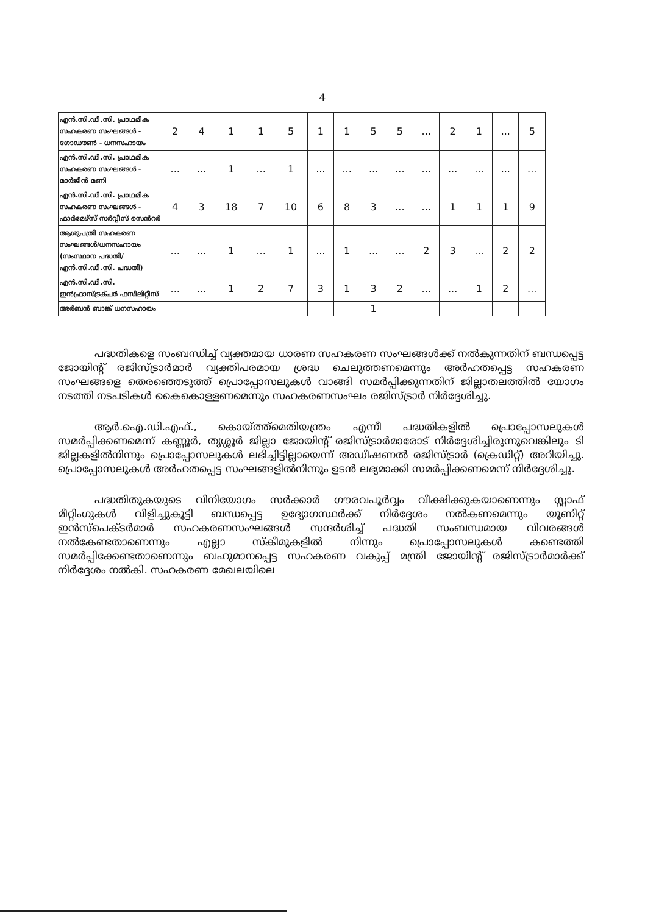4
| എൻ.സി.ഡി.സി. പ്രാഥമിക സഹകരണ സംഘങ്ങൾ - ഗോഡൗൺ - ധനസഹായം | 2 | 4 | 1 | 1 | 5 | 1 | 1 | 5 | 5 | ... | 2 | 1 | ... | 5 |
| എൻ.സി.ഡി.സി. പ്രാഥമിക സഹകരണ സംഘങ്ങൾ - മാർജിൻ മണി | ... | ... | 1 | ... | 1 | ... | ... | ... | ... | ... | ... | ... | ... | ... |
| എൻ.സി.ഡി.സി. പ്രാഥമിക സഹകരണ സംഘങ്ങൾ - ഫാർമേഴ്സ് സർവ്വീസ് സെൻറർ | 4 | 3 | 18 | 7 | 10 | 6 | 8 | 3 | ... | ... | 1 | 1 | 1 | 9 |
| ആശുപത്രി സഹകരണ സംഘങ്ങൾ/ധനസഹായം (സംസ്ഥാന പദ്ധതി/എൻ.സി.ഡി.സി. പദ്ധതി) | ... | ... | 1 | ... | 1 | ... | 1 | ... | ... | 2 | 3 | ... | 2 | 2 |
| എൻ.സി.ഡി.സി. ഇൻഫ്രാസ്ട്രക്ചർ ഫസിലിറ്റീസ് | ... | ... | 1 | 2 | 7 | 3 | 1 | 3 | 2 | ... | ... | 1 | 2 | ... |
| അർബൻ ബാങ്ക് ധനസഹായം | | | | | | | | 1 | | | | | | |
പദ്ധതികളെ സംബന്ധിച്ച് വ്യക്തമായ ധാരണ സഹകരണ സംഘങ്ങൾക്ക് നൽകുന്നതിന് ബന്ധപ്പെട്ട ജോയിന്റ് രജിസ്ട്രാർമാർ വ്യക്തിപരമായ ശ്രദ്ധ ചെലുത്തണമെന്നും അർഹതപ്പെട്ട സഹകരണ സംഘങ്ങളെ തെരഞ്ഞെടുത്ത് പ്രൊപ്പോസലുകൾ വാങ്ങി സമർപ്പിക്കുന്നതിന് ജില്ലാതലത്തിൽ യോഗം നടത്തി നടപടികൾ കൈകൊള്ളണമെന്നും സഹകരണസംഘം രജിസ്ട്രാർ നിർദ്ദേശിച്ചു.
ആർ.ഐ.ഡി.എഫ്., കൊയ്ത്ത്മെതിയന്ത്രം എന്നീ പദ്ധതികളിൽ പ്രൊപ്പോസലുകൾ സമർപ്പിക്കണമെന്ന് കണ്ണൂർ, തൃശ്ശൂർ ജില്ലാ ജോയിന്റ് രജിസ്ട്രാർമാരോട് നിർദ്ദേശിച്ചിരുന്നുവെങ്കിലും ടി ജില്ലകളിൽനിന്നും പ്രൊപ്പോസലുകൾ ലഭിച്ചിട്ടില്ലായെന്ന് അഡീഷണൽ രജിസ്ട്രാർ (ക്രെഡിറ്റ്) അറിയിച്ചു. പ്രൊപ്പോസലുകൾ അർഹതപ്പെട്ട സംഘങ്ങളിൽനിന്നും ഉടൻ ലഭ്യമാക്കി സമർപ്പിക്കണമെന്ന് നിർദ്ദേശിച്ചു.
പദ്ധതിതുകയുടെ വിനിയോഗം സർക്കാർ ഗൗരവപൂർവ്വം വീക്ഷിക്കുകയാണെന്നും സ്റ്റാഫ് മീറ്റിംഗുകൾ വിളിച്ചുകൂട്ടി ബന്ധപ്പെട്ട ഉദ്യോഗസ്ഥർക്ക് നിർദ്ദേശം നൽകണമെന്നും യൂണിറ്റ് ഇൻസ്പെക്ടർമാർ സഹകരണസംഘങ്ങൾ സന്ദർശിച്ച് പദ്ധതി സംബന്ധമായ വിവരങ്ങൾ നൽകേണ്ടതാണെന്നും എല്ലാ സ്കീമുകളിൽ നിന്നും പ്രൊപ്പോസലുകൾ കണ്ടെത്തി സമർപ്പിക്കേണ്ടതാണെന്നും ബഹുമാനപ്പെട്ട സഹകരണ വകുപ്പ് മന്ത്രി ജോയിന്റ് രജിസ്ട്രാർമാർക്ക് നിർദ്ദേശം നൽകി. സഹകരണ മേഖലയിലെ